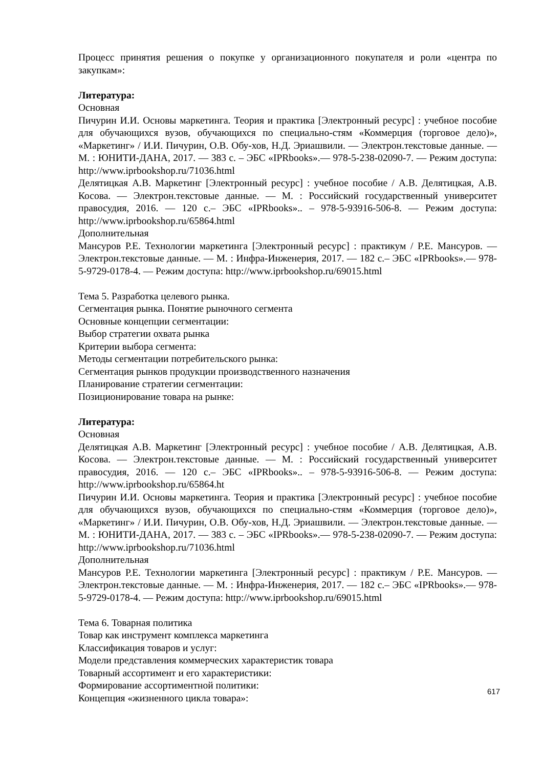Процесс принятия решения о покупке у организационного покупателя и роли «центра по закупкам»:
Литература:
Основная
Пичурин И.И. Основы маркетинга. Теория и практика [Электронный ресурс] : учебное пособие для обучающихся вузов, обучающихся по специально-стям «Коммерция (торговое дело)», «Маркетинг» / И.И. Пичурин, О.В. Обу-хов, Н.Д. Эриашвили. — Электрон.текстовые данные. — М. : ЮНИТИ-ДАНА, 2017. — 383 с. – ЭБС «IPRbooks».— 978-5-238-02090-7. — Режим доступа: http://www.iprbookshop.ru/71036.html
Делятицкая А.В. Маркетинг [Электронный ресурс] : учебное пособие / А.В. Делятицкая, А.В. Косова. — Электрон.текстовые данные. — М. : Российский государственный университет правосудия, 2016. — 120 с.– ЭБС «IPRbooks».. – 978-5-93916-506-8. — Режим доступа: http://www.iprbookshop.ru/65864.html
Дополнительная
Мансуров Р.Е. Технологии маркетинга [Электронный ресурс] : практикум / Р.Е. Мансуров. — Электрон.текстовые данные. — М. : Инфра-Инженерия, 2017. — 182 с.– ЭБС «IPRbooks».— 978-5-9729-0178-4. — Режим доступа: http://www.iprbookshop.ru/69015.html
Тема 5. Разработка целевого рынка.
Сегментация рынка. Понятие рыночного сегмента
Основные концепции сегментации:
Выбор стратегии охвата рынка
Критерии выбора сегмента:
Методы сегментации потребительского рынка:
Сегментация рынков продукции производственного назначения
Планирование стратегии сегментации:
Позиционирование товара на рынке:
Литература:
Основная
Делятицкая А.В. Маркетинг [Электронный ресурс] : учебное пособие / А.В. Делятицкая, А.В. Косова. — Электрон.текстовые данные. — М. : Российский государственный университет правосудия, 2016. — 120 с.– ЭБС «IPRbooks».. – 978-5-93916-506-8. — Режим доступа: http://www.iprbookshop.ru/65864.ht
Пичурин И.И. Основы маркетинга. Теория и практика [Электронный ресурс] : учебное пособие для обучающихся вузов, обучающихся по специально-стям «Коммерция (торговое дело)», «Маркетинг» / И.И. Пичурин, О.В. Обу-хов, Н.Д. Эриашвили. — Электрон.текстовые данные. — М. : ЮНИТИ-ДАНА, 2017. — 383 с. – ЭБС «IPRbooks».— 978-5-238-02090-7. — Режим доступа: http://www.iprbookshop.ru/71036.html
Дополнительная
Мансуров Р.Е. Технологии маркетинга [Электронный ресурс] : практикум / Р.Е. Мансуров. — Электрон.текстовые данные. — М. : Инфра-Инженерия, 2017. — 182 с.– ЭБС «IPRbooks».— 978-5-9729-0178-4. — Режим доступа: http://www.iprbookshop.ru/69015.html
Тема 6. Товарная политика
Товар как инструмент комплекса маркетинга
Классификация товаров и услуг:
Модели представления коммерческих характеристик товара
Товарный ассортимент и его характеристики:
Формирование ассортиментной политики:
Концепция «жизненного цикла товара»:
617